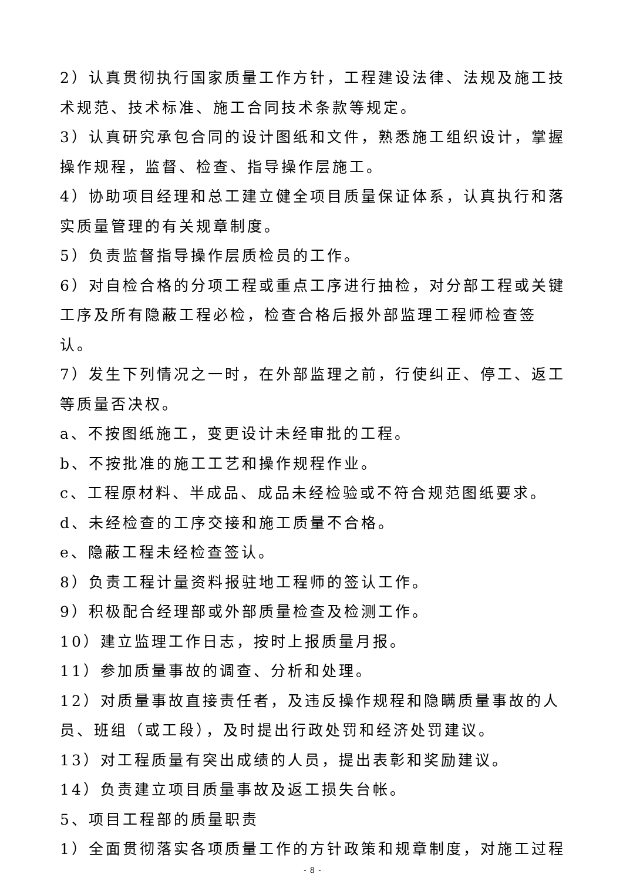2）认真贯彻执行国家质量工作方针，工程建设法律、法规及施工技术规范、技术标准、施工合同技术条款等规定。
3）认真研究承包合同的设计图纸和文件，熟悉施工组织设计，掌握操作规程，监督、检查、指导操作层施工。
4）协助项目经理和总工建立健全项目质量保证体系，认真执行和落实质量管理的有关规章制度。
5）负责监督指导操作层质检员的工作。
6）对自检合格的分项工程或重点工序进行抽检，对分部工程或关键工序及所有隐蔽工程必检，检查合格后报外部监理工程师检查签认。
7）发生下列情况之一时，在外部监理之前，行使纠正、停工、返工等质量否决权。
a、不按图纸施工，变更设计未经审批的工程。
b、不按批准的施工工艺和操作规程作业。
c、工程原材料、半成品、成品未经检验或不符合规范图纸要求。d、未经检查的工序交接和施工质量不合格。
e、隐蔽工程未经检查签认。
8）负责工程计量资料报驻地工程师的签认工作。
9）积极配合经理部或外部质量检查及检测工作。
10）建立监理工作日志，按时上报质量月报。
11）参加质量事故的调查、分析和处理。
12）对质量事故直接责任者，及违反操作规程和隐瞒质量事故的人员、班组（或工段），及时提出行政处罚和经济处罚建议。
13）对工程质量有突出成绩的人员，提出表彰和奖励建议。
14）负责建立项目质量事故及返工损失台帐。
5、项目工程部的质量职责
1）全面贯彻落实各项质量工作的方针政策和规章制度，对施工过程
- 8 -